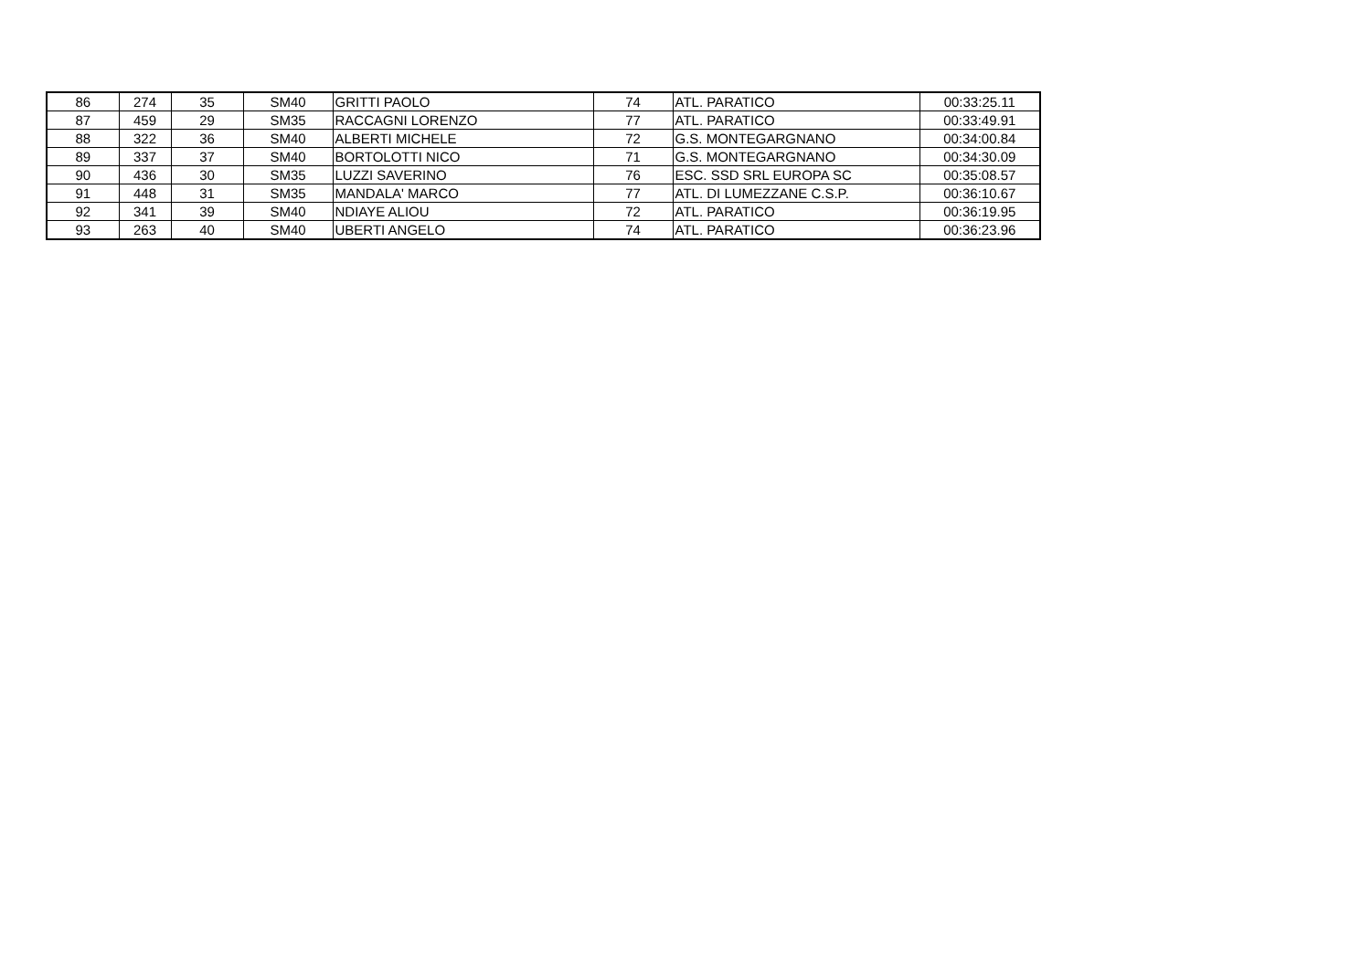| 86 | 274 | 35 | SM40 | GRITTI PAOLO | 74 | ATL. PARATICO | 00:33:25.11 |
| 87 | 459 | 29 | SM35 | RACCAGNI LORENZO | 77 | ATL. PARATICO | 00:33:49.91 |
| 88 | 322 | 36 | SM40 | ALBERTI MICHELE | 72 | G.S. MONTEGARGNANO | 00:34:00.84 |
| 89 | 337 | 37 | SM40 | BORTOLOTTI NICO | 71 | G.S. MONTEGARGNANO | 00:34:30.09 |
| 90 | 436 | 30 | SM35 | LUZZI SAVERINO | 76 | ESC. SSD SRL EUROPA SC | 00:35:08.57 |
| 91 | 448 | 31 | SM35 | MANDALA' MARCO | 77 | ATL. DI LUMEZZANE C.S.P. | 00:36:10.67 |
| 92 | 341 | 39 | SM40 | NDIAYE ALIOU | 72 | ATL. PARATICO | 00:36:19.95 |
| 93 | 263 | 40 | SM40 | UBERTI ANGELO | 74 | ATL. PARATICO | 00:36:23.96 |